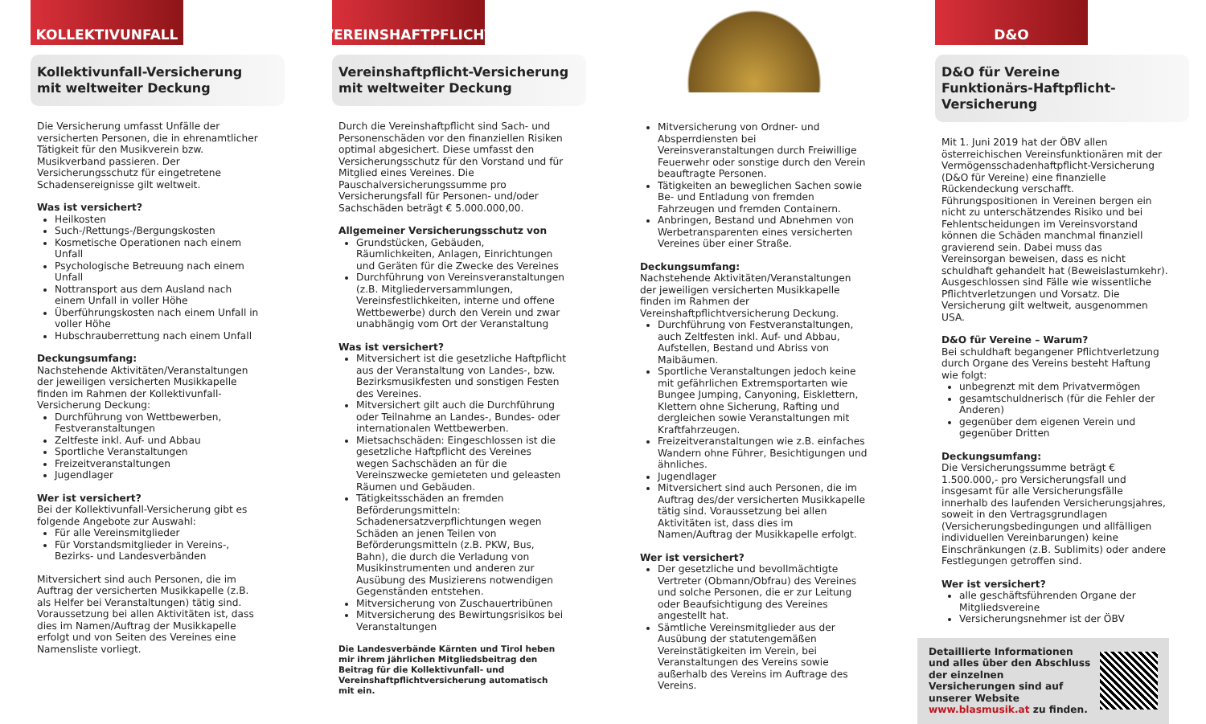KOLLEKTIVUNFALL
Kollektivunfall-Versicherung
mit weltweiter Deckung
Die Versicherung umfasst Unfälle der versicherten Personen, die in ehrenamtlicher Tätigkeit für den Musikverein bzw. Musikverband passieren. Der Versicherungsschutz für eingetretene Schadensereignisse gilt weltweit.
Was ist versichert?
Heilkosten
Such-/Rettungs-/Bergungskosten
Kosmetische Operationen nach einem Unfall
Psychologische Betreuung nach einem Unfall
Nottransport aus dem Ausland nach einem Unfall in voller Höhe
Überführungskosten nach einem Unfall in voller Höhe
Hubschrauberrettung nach einem Unfall
Deckungsumfang:
Nachstehende Aktivitäten/Veranstaltungen der jeweiligen versicherten Musikkapelle finden im Rahmen der Kollektivunfall-Versicherung Deckung:
Durchführung von Wettbewerben, Festveranstaltungen
Zeltfeste inkl. Auf- und Abbau
Sportliche Veranstaltungen
Freizeitveranstaltungen
Jugendlager
Wer ist versichert?
Bei der Kollektivunfall-Versicherung gibt es folgende Angebote zur Auswahl:
Für alle Vereinsmitglieder
Für Vorstandsmitglieder in Vereins-, Bezirks- und Landesverbänden
Mitversichert sind auch Personen, die im Auftrag der versicherten Musikkapelle (z.B. als Helfer bei Veranstaltungen) tätig sind. Voraussetzung bei allen Aktivitäten ist, dass dies im Namen/Auftrag der Musikkapelle erfolgt und von Seiten des Vereines eine Namensliste vorliegt.
VEREINSHAFTPFLICHT
Vereinshaftpflicht-Versicherung
mit weltweiter Deckung
Durch die Vereinshaftpflicht sind Sach- und Personenschäden vor den finanziellen Risiken optimal abgesichert. Diese umfasst den Versicherungsschutz für den Vorstand und für Mitglied eines Vereines. Die Pauschalversicherungssumme pro Versicherungsfall für Personen- und/oder Sachschäden beträgt € 5.000.000,00.
Allgemeiner Versicherungsschutz von
Grundstücken, Gebäuden, Räumlichkeiten, Anlagen, Einrichtungen und Geräten für die Zwecke des Vereines
Durchführung von Vereinsveranstaltungen (z.B. Mitgliederversammlungen, Vereinsfestlichkeiten, interne und offene Wettbewerbe) durch den Verein und zwar unabhängig vom Ort der Veranstaltung
Was ist versichert?
Mitversichert ist die gesetzliche Haftpflicht aus der Veranstaltung von Landes-, bzw. Bezirksmusikfesten und sonstigen Festen des Vereines.
Mitversichert gilt auch die Durchführung oder Teilnahme an Landes-, Bundes- oder internationalen Wettbewerben.
Mietsachschäden: Eingeschlossen ist die gesetzliche Haftpflicht des Vereines wegen Sachschäden an für die Vereinszwecke gemieteten und geleasten Räumen und Gebäuden.
Tätigkeitsschäden an fremden Beförderungsmitteln: Schadenersatzverpflichtungen wegen Schäden an jenen Teilen von Beförderungsmitteln (z.B. PKW, Bus, Bahn), die durch die Verladung von Musikinstrumenten und anderen zur Ausübung des Musizierens notwendigen Gegenständen entstehen.
Mitversicherung von Zuschauertribünen
Mitversicherung des Bewirtungsrisikos bei Veranstaltungen
Die Landesverbände Kärnten und Tirol heben mir ihrem jährlichen Mitgliedsbeitrag den Beitrag für die Kollektivunfall- und Vereinshaftpflichtversicherung automatisch mit ein.
Mitversicherung von Ordner- und Absperrdiensten bei Vereinsveranstaltungen durch Freiwillige Feuerwehr oder sonstige durch den Verein beauftragte Personen.
Tätigkeiten an beweglichen Sachen sowie Be- und Entladung von fremden Fahrzeugen und fremden Containern.
Anbringen, Bestand und Abnehmen von Werbetransparenten eines versicherten Vereines über einer Straße.
Deckungsumfang:
Nachstehende Aktivitäten/Veranstaltungen der jeweiligen versicherten Musikkapelle finden im Rahmen der Vereinshaftpflichtversicherung Deckung.
Durchführung von Festveranstaltungen, auch Zeltfesten inkl. Auf- und Abbau, Aufstellen, Bestand und Abriss von Maibäumen.
Sportliche Veranstaltungen jedoch keine mit gefährlichen Extremsportarten wie Bungee Jumping, Canyoning, Eisklettern, Klettern ohne Sicherung, Rafting und dergleichen sowie Veranstaltungen mit Kraftfahrzeugen.
Freizeitveranstaltungen wie z.B. einfaches Wandern ohne Führer, Besichtigungen und ähnliches.
Jugendlager
Mitversichert sind auch Personen, die im Auftrag des/der versicherten Musikkapelle tätig sind. Voraussetzung bei allen Aktivitäten ist, dass dies im Namen/Auftrag der Musikkapelle erfolgt.
Wer ist versichert?
Der gesetzliche und bevollmächtigte Vertreter (Obmann/Obfrau) des Vereines und solche Personen, die er zur Leitung oder Beaufsichtigung des Vereines angestellt hat.
Sämtliche Vereinsmitglieder aus der Ausübung der statutengemäßen Vereinstätigkeiten im Verein, bei Veranstaltungen des Vereins sowie außerhalb des Vereins im Auftrage des Vereins.
D&O
D&O für Vereine
Funktionärs-Haftpflicht-Versicherung
Mit 1. Juni 2019 hat der ÖBV allen österreichischen Vereinsfunktionären mit der Vermögensschadenhaftpflicht-Versicherung (D&O für Vereine) eine finanzielle Rückendeckung verschafft. Führungspositionen in Vereinen bergen ein nicht zu unterschätzendes Risiko und bei Fehlentscheidungen im Vereinsvorstand können die Schäden manchmal finanziell gravierend sein. Dabei muss das Vereinsorgan beweisen, dass es nicht schuldhaft gehandelt hat (Beweislastumkehr). Ausgeschlossen sind Fälle wie wissentliche Pflichtverletzungen und Vorsatz. Die Versicherung gilt weltweit, ausgenommen USA.
D&O für Vereine – Warum?
Bei schuldhaft begangener Pflichtverletzung durch Organe des Vereins besteht Haftung wie folgt:
unbegrenzt mit dem Privatvermögen
gesamtschuldnerisch (für die Fehler der Anderen)
gegenüber dem eigenen Verein und gegenüber Dritten
Deckungsumfang:
Die Versicherungssumme beträgt € 1.500.000,- pro Versicherungsfall und insgesamt für alle Versicherungsfälle innerhalb des laufenden Versicherungsjahres, soweit in den Vertragsgrundlagen (Versicherungsbedingungen und allfälligen individuellen Vereinbarungen) keine Einschränkungen (z.B. Sublimits) oder andere Festlegungen getroffen sind.
Wer ist versichert?
alle geschäftsführenden Organe der Mitgliedsvereine
Versicherungsnehmer ist der ÖBV
Detaillierte Informationen und alles über den Abschluss der einzelnen Versicherungen sind auf unserer Website www.blasmusik.at zu finden.